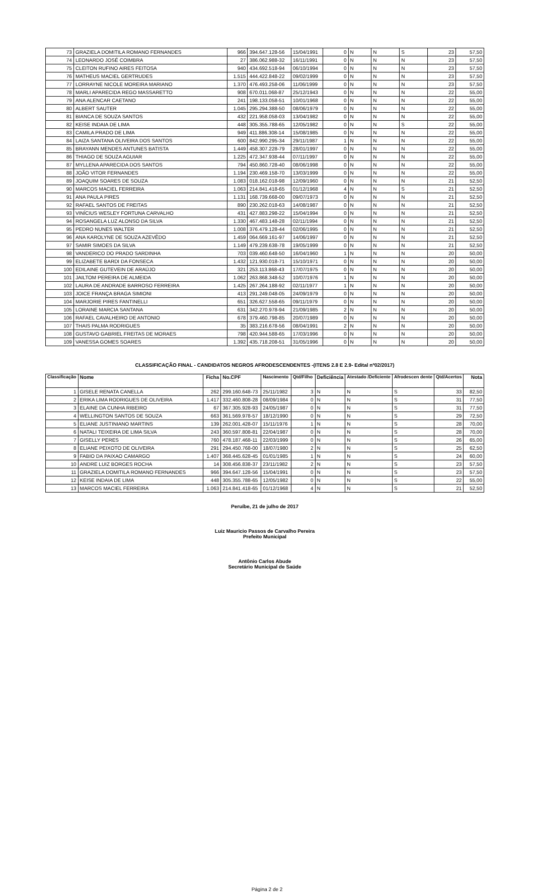| 73 | GRAZIELA DOMITILA ROMANO FERNANDES | 966 | 394.647.128-56 | 15/04/1991 | 0 | N | N | S | 23 | 57,50 |
| 74 | LEONARDO JOSÉ COIMBRA | 27 | 386.062.988-32 | 16/11/1991 | 0 | N | N | N | 23 | 57,50 |
| 75 | CLEITON RUFINO AIRES FEITOSA | 940 | 434.692.518-94 | 06/10/1994 | 0 | N | N | N | 23 | 57,50 |
| 76 | MATHEUS MACIEL GERTRUDES | 1.515 | 444.422.848-22 | 09/02/1999 | 0 | N | N | N | 23 | 57,50 |
| 77 | LORRAYNE NICOLE MOREIRA MARIANO | 1.370 | 476.493.258-06 | 11/06/1999 | 0 | N | N | N | 23 | 57,50 |
| 78 | MARLI APARECIDA REGO MASSARETTO | 908 | 670.011.068-87 | 25/12/1943 | 0 | N | N | N | 22 | 55,00 |
| 79 | ANA ALENCAR CAETANO | 241 | 198.133.058-51 | 10/01/1968 | 0 | N | N | N | 22 | 55,00 |
| 80 | ALBERT SAUTER | 1.045 | 295.294.388-50 | 08/06/1979 | 0 | N | N | N | 22 | 55,00 |
| 81 | BIANCA DE SOUZA SANTOS | 432 | 221.958.058-03 | 13/04/1982 | 0 | N | N | N | 22 | 55,00 |
| 82 | KEISE INDAIA DE LIMA | 448 | 305.355.788-65 | 12/05/1982 | 0 | N | N | S | 22 | 55,00 |
| 83 | CAMILA PRADO DE LIMA | 949 | 411.886.308-14 | 15/08/1985 | 0 | N | N | N | 22 | 55,00 |
| 84 | LAIZA SANTANA OLIVEIRA DOS SANTOS | 600 | 842.990.295-34 | 29/11/1987 | 1 | N | N | N | 22 | 55,00 |
| 85 | BRAYANN MENDES ANTUNES BATISTA | 1.449 | 458.307.228-79 | 28/01/1997 | 0 | N | N | N | 22 | 55,00 |
| 86 | THIAGO DE SOUZA AGUIAR | 1.225 | 472.347.938-44 | 07/11/1997 | 0 | N | N | N | 22 | 55,00 |
| 87 | MYLLENA APARECIDA DOS SANTOS | 794 | 450.860.728-40 | 08/06/1998 | 0 | N | N | N | 22 | 55,00 |
| 88 | JOÃO VITOR FERNANDES | 1.194 | 230.469.158-70 | 13/03/1999 | 0 | N | N | N | 22 | 55,00 |
| 89 | JOAQUIM SOARES DE SOUZA | 1.083 | 018.162.018-98 | 12/09/1960 | 0 | N | N | N | 21 | 52,50 |
| 90 | MARCOS MACIEL FERREIRA | 1.063 | 214.841.418-65 | 01/12/1968 | 4 | N | N | S | 21 | 52,50 |
| 91 | ANA PAULA PIRES | 1.131 | 168.739.668-00 | 09/07/1973 | 0 | N | N | N | 21 | 52,50 |
| 92 | RAFAEL SANTOS DE FREITAS | 890 | 230.262.018-63 | 14/08/1987 | 0 | N | N | N | 21 | 52,50 |
| 93 | VINÍCIUS WESLEY FORTUNA CARVALHO | 431 | 427.883.298-22 | 15/04/1994 | 0 | N | N | N | 21 | 52,50 |
| 94 | ROSANGELA LUZ ALONSO DA SILVA | 1.330 | 467.483.148-28 | 02/11/1994 | 0 | N | N | N | 21 | 52,50 |
| 95 | PEDRO NUNES WALTER | 1.008 | 376.479.128-44 | 02/06/1995 | 0 | N | N | N | 21 | 52,50 |
| 96 | ANA KAROLYNE DE SOUZA AZEVÊDO | 1.459 | 064.669.161-97 | 14/06/1997 | 0 | N | N | N | 21 | 52,50 |
| 97 | SAMIR SIMOES DA SILVA | 1.149 | 479.239.638-78 | 19/05/1999 | 0 | N | N | N | 21 | 52,50 |
| 98 | VANDERICO DO PRADO SARDINHA | 703 | 039.460.648-50 | 16/04/1960 | 1 | N | N | N | 20 | 50,00 |
| 99 | ELIZABETE BARDI DA FONSECA | 1.432 | 121.930.018-71 | 15/10/1971 | 0 | N | N | N | 20 | 50,00 |
| 100 | EDILAINE GUTEVEIN DE ARAÚJO | 321 | 253.113.868-43 | 17/07/1975 | 0 | N | N | N | 20 | 50,00 |
| 101 | JAILTOM PEREIRA DE ALMEIDA | 1.062 | 263.868.348-52 | 10/07/1976 | 1 | N | N | N | 20 | 50,00 |
| 102 | LAURA DE ANDRADE BARROSO FERREIRA | 1.425 | 267.264.188-92 | 02/11/1977 | 1 | N | N | N | 20 | 50,00 |
| 103 | JOICE FRANÇA BRAGA SIMIONI | 413 | 291.249.048-05 | 24/09/1979 | 0 | N | N | N | 20 | 50,00 |
| 104 | MARJORIE PIRES FANTINELLI | 651 | 326.627.558-65 | 09/11/1979 | 0 | N | N | N | 20 | 50,00 |
| 105 | LORAINE MARCIA SANTANA | 631 | 342.270.978-94 | 21/09/1985 | 2 | N | N | N | 20 | 50,00 |
| 106 | RAFAEL CAVALHEIRO DE ANTONIO | 678 | 379.460.798-85 | 20/07/1989 | 0 | N | N | N | 20 | 50,00 |
| 107 | THAIS PALMA RODRIGUES | 35 | 383.216.678-56 | 08/04/1991 | 2 | N | N | N | 20 | 50,00 |
| 108 | GUSTAVO GABRIEL FREITAS DE MORAES | 798 | 420.944.588-65 | 17/03/1996 | 0 | N | N | N | 20 | 50,00 |
| 109 | VANESSA GOMES SOARES | 1.392 | 435.718.208-51 | 31/05/1996 | 0 | N | N | N | 20 | 50,00 |
CLASSIFICAÇÃO FINAL - CANDIDATOS NEGROS AFRODESCENDENTES -(ITENS 2.8 E 2.9- Edital nº02/2017)
| Classificação | Nome | Ficha | No.CPF | Nascimento | Qtd/Filho | Deficiência | Atestado /Deficiente | Afrodescen dente | Qtd/Acertos | Nota |
| --- | --- | --- | --- | --- | --- | --- | --- | --- | --- | --- |
| 1 | GISELE RENATA CANELLA | 262 | 299.160.648-73 | 25/11/1982 | 3 | N | N | S | 33 | 82,50 |
| 2 | ERIKA LIMA RODRIGUES DE OLIVEIRA | 1.417 | 332.460.808-28 | 08/09/1984 | 0 | N | N | S | 31 | 77,50 |
| 3 | ELAINE DA CUNHA RIBEIRO | 67 | 367.305.928-93 | 24/05/1987 | 0 | N | N | S | 31 | 77,50 |
| 4 | WELLINGTON SANTOS DE SOUZA | 663 | 361.569.978-57 | 18/12/1990 | 0 | N | N | S | 29 | 72,50 |
| 5 | ELIANE JUSTINIANO MARTINS | 139 | 262.001.428-07 | 15/11/1976 | 1 | N | N | S | 28 | 70,00 |
| 6 | NATALI TEIXEIRA DE LIMA SILVA | 243 | 360.597.808-81 | 22/04/1987 | 0 | N | N | S | 28 | 70,00 |
| 7 | GISELLY PERES | 760 | 478.187.468-11 | 22/03/1999 | 0 | N | N | S | 26 | 65,00 |
| 8 | ELIANE PEIXOTO DE OLIVEIRA | 291 | 294.450.768-00 | 18/07/1980 | 2 | N | N | S | 25 | 62,50 |
| 9 | FABIO DA PAIXAO CAMARGO | 1.407 | 368.445.628-45 | 01/01/1985 | 1 | N | N | S | 24 | 60,00 |
| 10 | ANDRE LUIZ BORGES ROCHA | 14 | 308.456.838-37 | 23/11/1982 | 2 | N | N | S | 23 | 57,50 |
| 11 | GRAZIELA DOMITILA ROMANO FERNANDES | 966 | 394.647.128-56 | 15/04/1991 | 0 | N | N | S | 23 | 57,50 |
| 12 | KEISE INDAIA DE LIMA | 448 | 305.355.788-65 | 12/05/1982 | 0 | N | N | S | 22 | 55,00 |
| 13 | MARCOS MACIEL FERREIRA | 1.063 | 214.841.418-65 | 01/12/1968 | 4 | N | N | S | 21 | 52,50 |
Peruíbe, 21 de julho de 2017
Luiz Mauricio Passos de Carvalho Pereira
Prefeito Municipal
Antônio Carlos Abude
Secretário Municipal de Saúde
Página 2 de 2